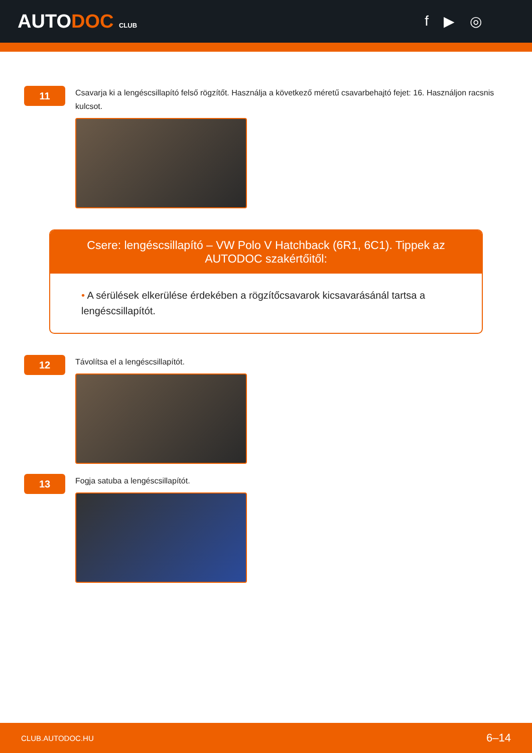AUTODOC CLUB
f ▶ ◎
11
Csavarja ki a lengéscsillapító felső rögzítőt. Használja a következő méretű csavarbehajtó fejet: 16. Használjon racsnis kulcsot.
Csere: lengéscsillapító – VW Polo V Hatchback (6R1, 6C1). Tippek az AUTODOC szakértőitől:
• A sérülések elkerülése érdekében a rögzítőcsavarok kicsavarásánál tartsa a lengéscsillapítót.
12
Távolítsa el a lengéscsillapítót.
13
Fogja satuba a lengéscsillapítót.
CLUB.AUTODOC.HU 6–14